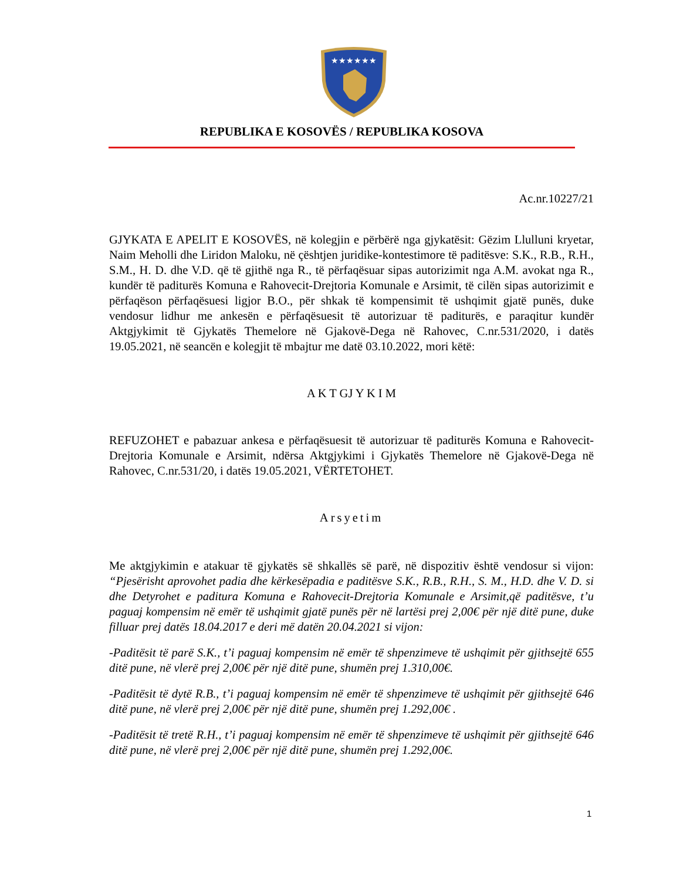★★★★★★
REPUBLIKA E KOSOVËS / REPUBLIKA KOSOVA
Ac.nr.10227/21
GJYKATA E APELIT E KOSOVËS, në kolegjin e përbërë nga gjykatësit: Gëzim Llulluni kryetar, Naim Meholli dhe Liridon Maloku, në çështjen juridike-kontestimore të paditësve: S.K., R.B., R.H., S.M., H. D. dhe V.D. që të gjithë nga R., të përfaqësuar sipas autorizimit nga A.M. avokat nga R., kundër të paditurës Komuna e Rahovecit-Drejtoria Komunale e Arsimit, të cilën sipas autorizimit e përfaqëson përfaqësuesi ligjor B.O., për shkak të kompensimit të ushqimit gjatë punës, duke vendosur lidhur me ankesën e përfaqësuesit të autorizuar të paditurës, e paraqitur kundër Aktgjykimit të Gjykatës Themelore në Gjakovë-Dega në Rahovec, C.nr.531/2020, i datës 19.05.2021, në seancën e kolegjit të mbajtur me datë 03.10.2022, mori këtë:
A K T GJ Y K I M
REFUZOHET e pabazuar ankesa e përfaqësuesit të autorizuar të paditurës Komuna e Rahovecit-Drejtoria Komunale e Arsimit, ndërsa Aktgjykimi i Gjykatës Themelore në Gjakovë-Dega në Rahovec, C.nr.531/20, i datës 19.05.2021, VËRTETOHET.
Arsyetim
Me aktgjykimin e atakuar të gjykatës së shkallës së parë, në dispozitiv është vendosur si vijon: “Pjesërisht aprovohet padia dhe kërkesëpadia e paditësve S.K., R.B., R.H., S. M., H.D. dhe V. D. si dhe Detyrohet e paditura Komuna e Rahovecit-Drejtoria Komunale e Arsimit,që paditësve, t’u paguaj kompensim në emër të ushqimit gjatë punës për në lartësi prej 2,00€ për një ditë pune, duke filluar prej datës 18.04.2017 e deri më datën 20.04.2021 si vijon:
-Paditësit të parë S.K., t’i paguaj kompensim në emër të shpenzimeve të ushqimit për gjithsejtë 655 ditë pune, në vlerë prej 2,00€ për një ditë pune, shumën prej 1.310,00€.
-Paditësit të dytë R.B., t’i paguaj kompensim në emër të shpenzimeve të ushqimit për gjithsejtë 646 ditë pune, në vlerë prej 2,00€ për një ditë pune, shumën prej 1.292,00€ .
-Paditësit të tretë R.H., t’i paguaj kompensim në emër të shpenzimeve të ushqimit për gjithsejtë 646 ditë pune, në vlerë prej 2,00€ për një ditë pune, shumën prej 1.292,00€.
1